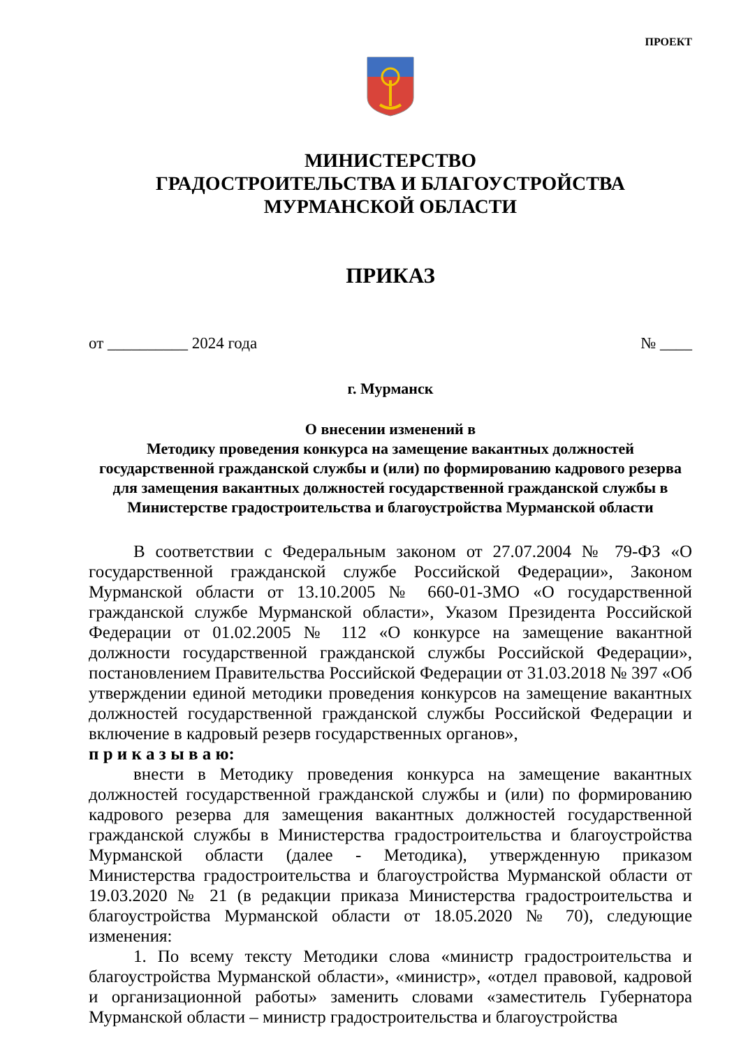ПРОЕКТ
МИНИСТЕРСТВО
ГРАДОСТРОИТЕЛЬСТВА И БЛАГОУСТРОЙСТВА
МУРМАНСКОЙ ОБЛАСТИ
ПРИКАЗ
от __________ 2024 года № ____
г. Мурманск
О внесении изменений в
Методику проведения конкурса на замещение вакантных должностей государственной гражданской службы и (или) по формированию кадрового резерва для замещения вакантных должностей государственной гражданской службы в Министерстве градостроительства и благоустройства Мурманской области
В соответствии с Федеральным законом от 27.07.2004 № 79-ФЗ «О государственной гражданской службе Российской Федерации», Законом Мурманской области от 13.10.2005 № 660-01-ЗМО «О государственной гражданской службе Мурманской области», Указом Президента Российской Федерации от 01.02.2005 № 112 «О конкурсе на замещение вакантной должности государственной гражданской службы Российской Федерации», постановлением Правительства Российской Федерации от 31.03.2018 № 397 «Об утверждении единой методики проведения конкурсов на замещение вакантных должностей государственной гражданской службы Российской Федерации и включение в кадровый резерв государственных органов»,
п р и к а з ы в а ю:
внести в Методику проведения конкурса на замещение вакантных должностей государственной гражданской службы и (или) по формированию кадрового резерва для замещения вакантных должностей государственной гражданской службы в Министерства градостроительства и благоустройства Мурманской области (далее - Методика), утвержденную приказом Министерства градостроительства и благоустройства Мурманской области от 19.03.2020 № 21 (в редакции приказа Министерства градостроительства и благоустройства Мурманской области от 18.05.2020 № 70), следующие изменения:
1. По всему тексту Методики слова «министр градостроительства и благоустройства Мурманской области», «министр», «отдел правовой, кадровой и организационной работы» заменить словами «заместитель Губернатора Мурманской области – министр градостроительства и благоустройства